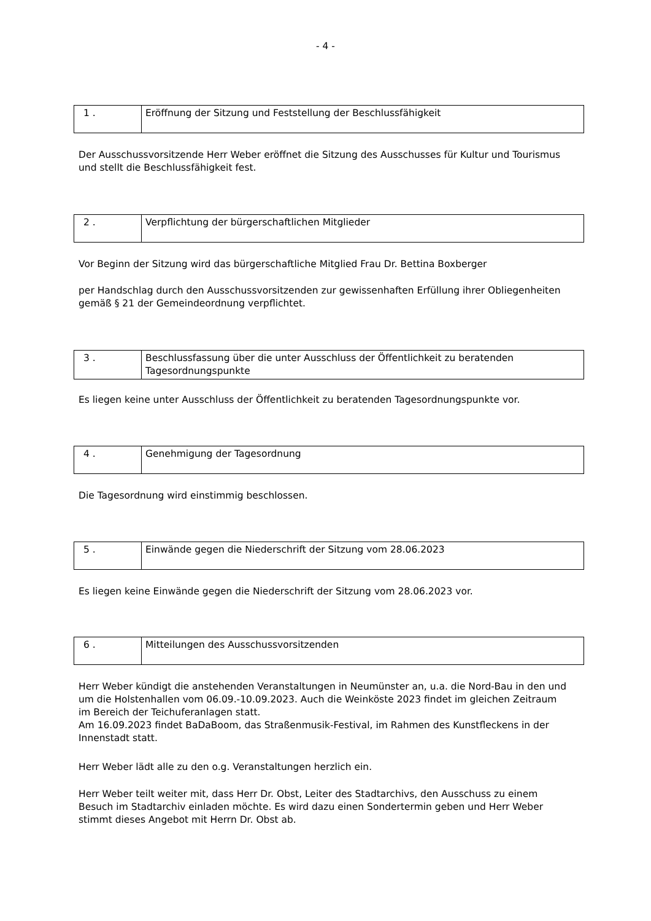- 4 -
| 1 . | Eröffnung der Sitzung und Feststellung der Beschlussfähigkeit |
Der Ausschussvorsitzende Herr Weber eröffnet die Sitzung des Ausschusses für Kultur und Tourismus und stellt die Beschlussfähigkeit fest.
| 2 . | Verpflichtung der bürgerschaftlichen Mitglieder |
Vor Beginn der Sitzung wird das bürgerschaftliche Mitglied Frau Dr. Bettina Boxberger
per Handschlag durch den Ausschussvorsitzenden zur gewissenhaften Erfüllung ihrer Obliegenheiten gemäß § 21 der Gemeindeordnung verpflichtet.
| 3 . | Beschlussfassung über die unter Ausschluss der Öffentlichkeit zu beratenden Tagesordnungspunkte |
Es liegen keine unter Ausschluss der Öffentlichkeit zu beratenden Tagesordnungspunkte vor.
| 4 . | Genehmigung der Tagesordnung |
Die Tagesordnung wird einstimmig beschlossen.
| 5 . | Einwände gegen die Niederschrift der Sitzung vom 28.06.2023 |
Es liegen keine Einwände gegen die Niederschrift der Sitzung vom 28.06.2023 vor.
| 6 . | Mitteilungen des Ausschussvorsitzenden |
Herr Weber kündigt die anstehenden Veranstaltungen in Neumünster an, u.a. die Nord-Bau in den und um die Holstenhallen vom 06.09.-10.09.2023. Auch die Weinköste 2023 findet im gleichen Zeitraum im Bereich der Teichuferanlagen statt.
Am 16.09.2023 findet BaDaBoom, das Straßenmusik-Festival, im Rahmen des Kunstfleckens in der Innenstadt statt.
Herr Weber lädt alle zu den o.g. Veranstaltungen herzlich ein.
Herr Weber teilt weiter mit, dass Herr Dr. Obst, Leiter des Stadtarchivs, den Ausschuss zu einem Besuch im Stadtarchiv einladen möchte. Es wird dazu einen Sondertermin geben und Herr Weber stimmt dieses Angebot mit Herrn Dr. Obst ab.